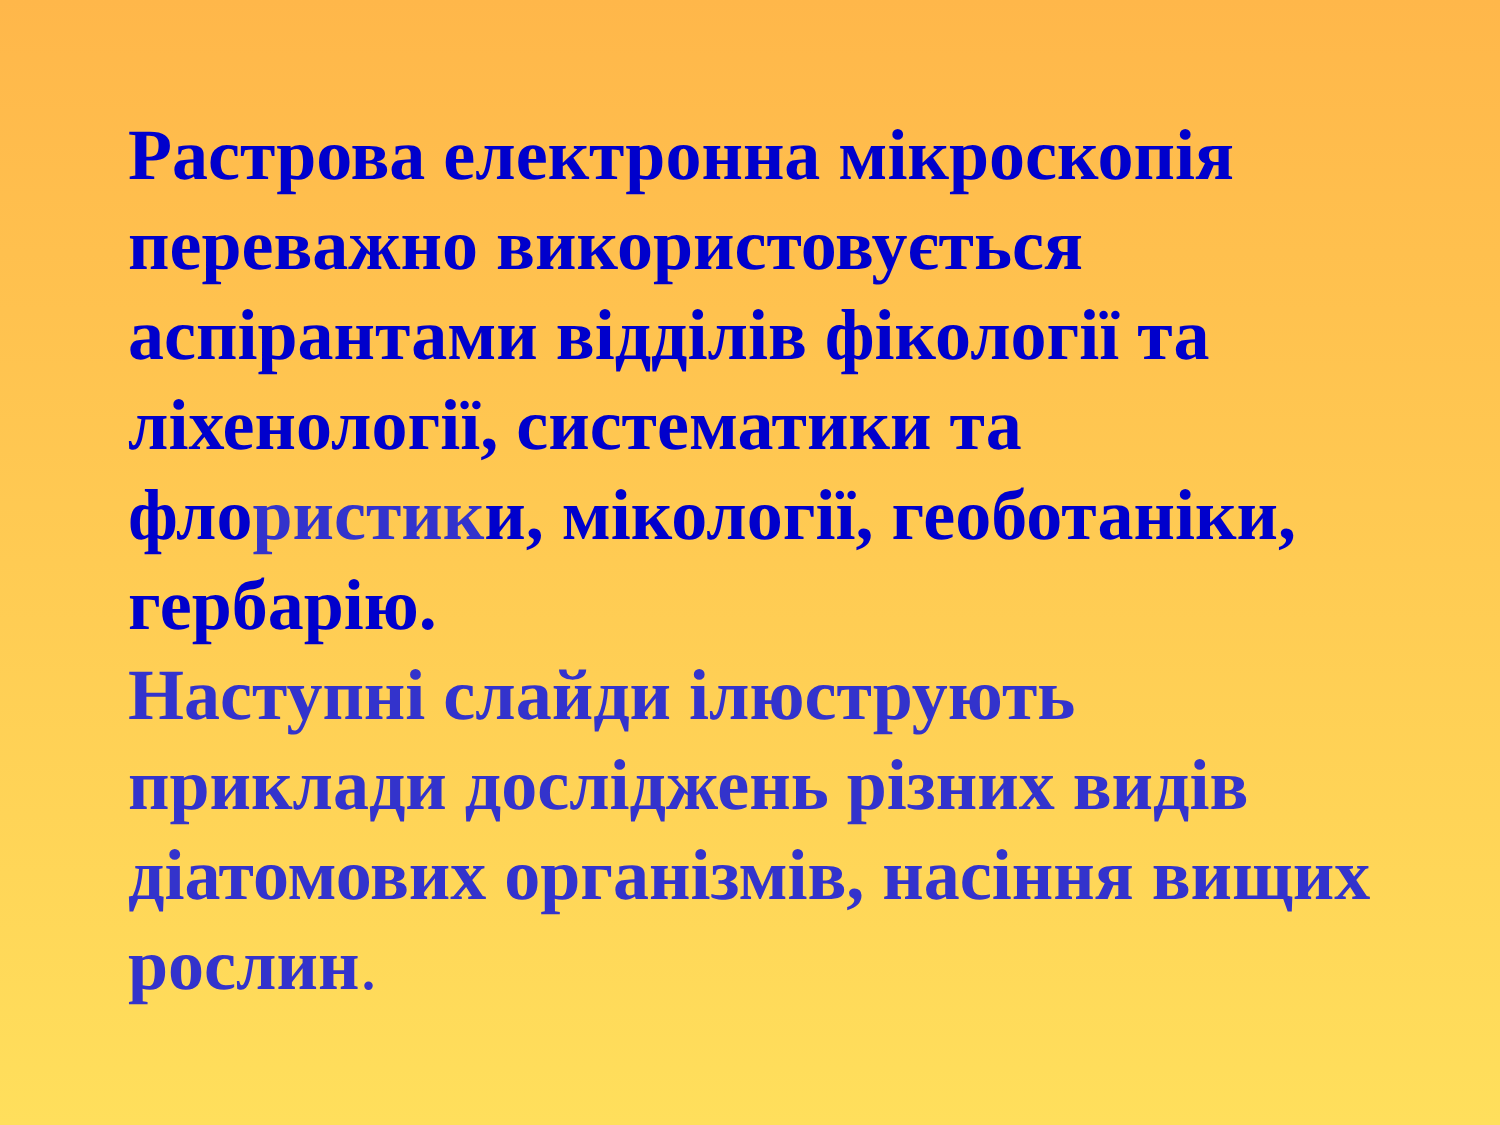Растрова електронна мікроскопія переважно використовується аспірантами відділів фікології та ліхенології, систематики та флористики, мікології, геоботаніки, гербарію.
Наступні слайди ілюструють приклади досліджень різних видів діатомових організмів, насіння вищих рослин.